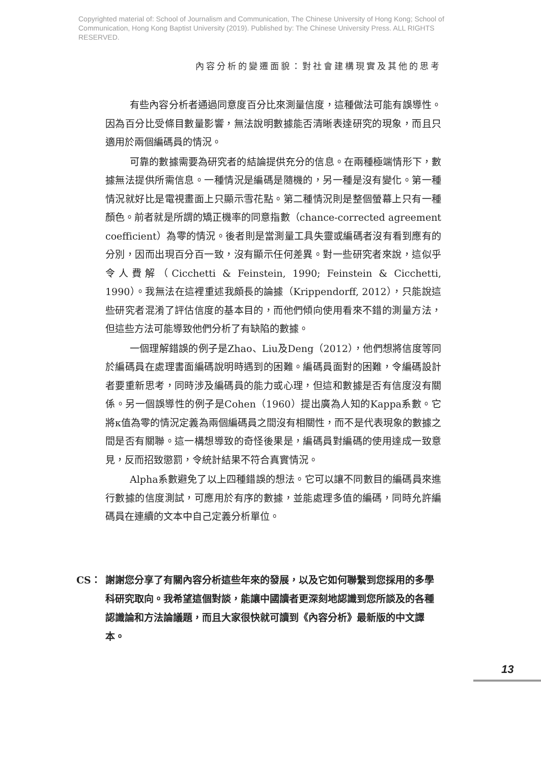Copyrighted material of: School of Journalism and Communication, The Chinese University of Hong Kong; School of Communication, Hong Kong Baptist University (2019). Published by: The Chinese University Press. ALL RIGHTS RESERVED.
內容分析的變遷面貌：對社會建構現實及其他的思考
有些內容分析者通過同意度百分比來測量信度，這種做法可能有誤導性。因為百分比受條目數量影響，無法說明數據能否清晰表達研究的現象，而且只適用於兩個編碼員的情況。
可靠的數據需要為研究者的結論提供充分的信息。在兩種極端情形下，數據無法提供所需信息。一種情況是編碼是隨機的，另一種是沒有變化。第一種情況就好比是電視畫面上只顯示雪花點。第二種情況則是整個螢幕上只有一種顏色。前者就是所謂的矯正機率的同意指數（chance-corrected agreement coefficient）為零的情況。後者則是當測量工具失靈或編碼者沒有看到應有的分別，因而出現百分百一致，沒有顯示任何差異。對一些研究者來說，這似乎令人費解（Cicchetti & Feinstein, 1990; Feinstein & Cicchetti, 1990）。我無法在這裡重述我頗長的論據（Krippendorff, 2012），只能說這些研究者混淆了評估信度的基本目的，而他們傾向使用看來不錯的測量方法，但這些方法可能導致他們分析了有缺陷的數據。
一個理解錯誤的例子是Zhao、Liu及Deng（2012），他們想將信度等同於編碼員在處理書面編碼說明時遇到的困難。編碼員面對的困難，令編碼設計者要重新思考，同時涉及編碼員的能力或心理，但這和數據是否有信度沒有關係。另一個誤導性的例子是Cohen（1960）提出廣為人知的Kappa系數。它將κ值為零的情況定義為兩個編碼員之間沒有相關性，而不是代表現象的數據之間是否有關聯。這一構想導致的奇怪後果是，編碼員對編碼的使用達成一致意見，反而招致懲罰，令統計結果不符合真實情況。
Alpha系數避免了以上四種錯誤的想法。它可以讓不同數目的編碼員來進行數據的信度測試，可應用於有序的數據，並能處理多值的編碼，同時允許編碼員在連續的文本中自己定義分析單位。
CS： 謝謝您分享了有關內容分析這些年來的發展，以及它如何聯繫到您採用的多學科研究取向。我希望這個對談，能讓中國讀者更深刻地認識到您所談及的各種認識論和方法論議題，而且大家很快就可讀到《內容分析》最新版的中文譯本。
13